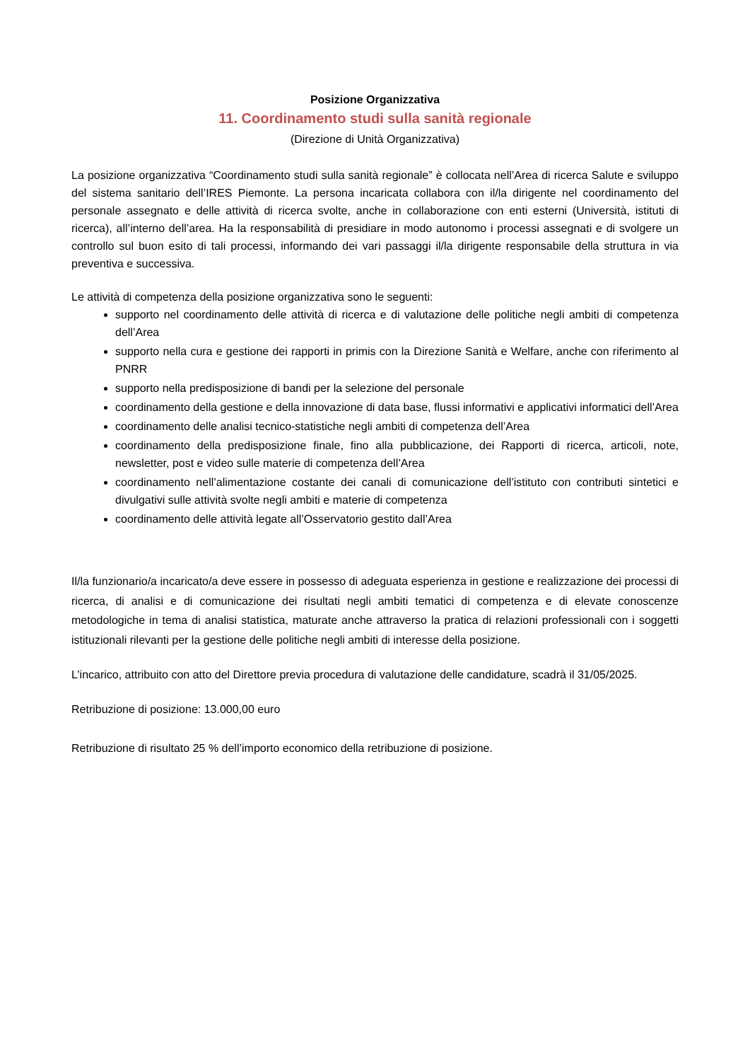Posizione Organizzativa
11. Coordinamento studi sulla sanità regionale
(Direzione di Unità Organizzativa)
La posizione organizzativa “Coordinamento studi sulla sanità regionale” è collocata nell’Area di ricerca Salute e sviluppo del sistema sanitario dell’IRES Piemonte. La persona incaricata collabora con il/la dirigente nel coordinamento del personale assegnato e delle attività di ricerca svolte, anche in collaborazione con enti esterni (Università, istituti di ricerca), all’interno dell’area. Ha la responsabilità di presidiare in modo autonomo i processi assegnati e di svolgere un controllo sul buon esito di tali processi, informando dei vari passaggi il/la dirigente responsabile della struttura in via preventiva e successiva.
Le attività di competenza della posizione organizzativa sono le seguenti:
supporto nel coordinamento delle attività di ricerca e di valutazione delle politiche negli ambiti di competenza dell’Area
supporto nella cura e gestione dei rapporti in primis con la Direzione Sanità e Welfare, anche con riferimento al PNRR
supporto nella predisposizione di bandi per la selezione del personale
coordinamento della gestione e della innovazione di data base, flussi informativi e applicativi informatici dell’Area
coordinamento delle analisi tecnico-statistiche negli ambiti di competenza dell’Area
coordinamento della predisposizione finale, fino alla pubblicazione, dei Rapporti di ricerca, articoli, note, newsletter, post e video sulle materie di competenza dell’Area
coordinamento nell’alimentazione costante dei canali di comunicazione dell’istituto con contributi sintetici e divulgativi sulle attività svolte negli ambiti e materie di competenza
coordinamento delle attività legate all’Osservatorio gestito dall’Area
Il/la funzionario/a incaricato/a deve essere in possesso di adeguata esperienza in gestione e realizzazione dei processi di ricerca, di analisi e di comunicazione dei risultati negli ambiti tematici di competenza e di elevate conoscenze metodologiche in tema di analisi statistica, maturate anche attraverso la pratica di relazioni professionali con i soggetti istituzionali rilevanti per la gestione delle politiche negli ambiti di interesse della posizione.
L’incarico, attribuito con atto del Direttore previa procedura di valutazione delle candidature, scadrà il 31/05/2025.
Retribuzione di posizione: 13.000,00 euro
Retribuzione di risultato 25 % dell’importo economico della retribuzione di posizione.